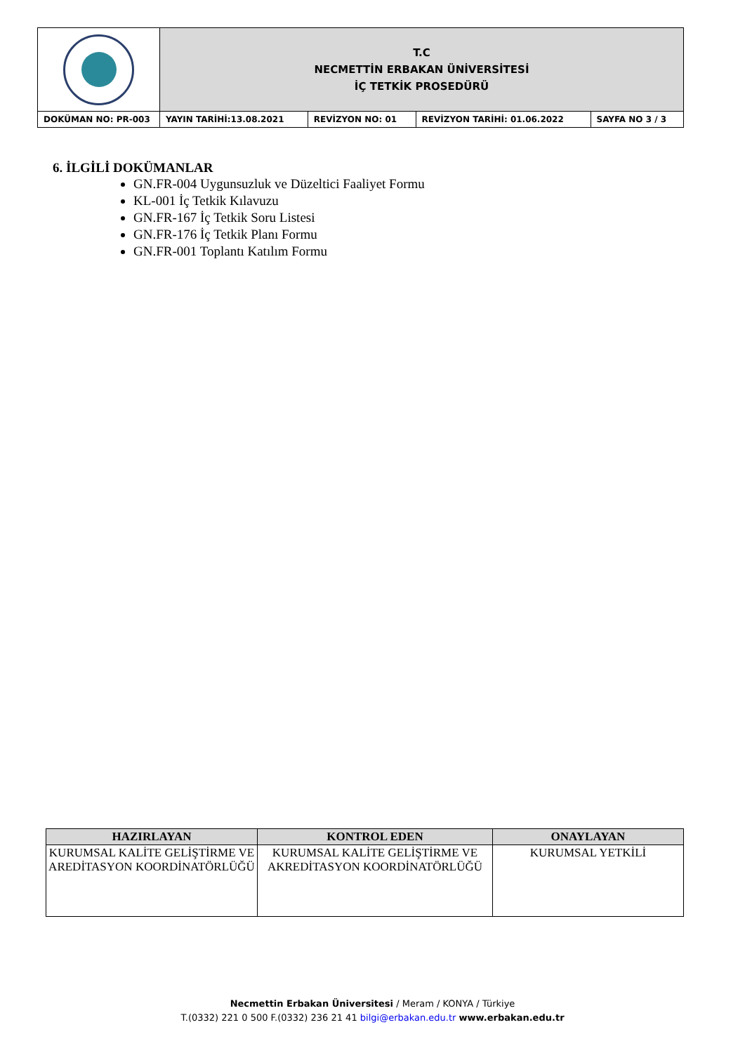| | T.C NECMETTİN ERBAKAN ÜNİVERSİTESİ İÇ TETKİK PROSEDÜRÜ | | | |
| DOKÜMAN NO: PR-003 | YAYIN TARİHİ:13.08.2021 | REVİZYON NO: 01 | REVİZYON TARİHİ: 01.06.2022 | SAYFA NO 3 / 3 |
6. İLGİLİ DOKÜMANLAR
GN.FR-004 Uygunsuzluk ve Düzeltici Faaliyet Formu
KL-001 İç Tetkik Kılavuzu
GN.FR-167 İç Tetkik Soru Listesi
GN.FR-176 İç Tetkik Planı Formu
GN.FR-001 Toplantı Katılım Formu
| HAZIRLAYAN | KONTROL EDEN | ONAYLAYAN |
| --- | --- | --- |
| KURUMSAL KALİTE GELİŞTİRME VE AREDİTASYON KOORDİNATÖRLÜĞÜ | KURUMSAL KALİTE GELİŞTİRME VE AKREDİTASYON KOORDİNATÖRLÜĞÜ | KURUMSAL YETKİLİ |
Necmettin Erbakan Üniversitesi / Meram / KONYA / Türkiye
T.(0332) 221 0 500 F.(0332) 236 21 41 bilgi@erbakan.edu.tr www.erbakan.edu.tr